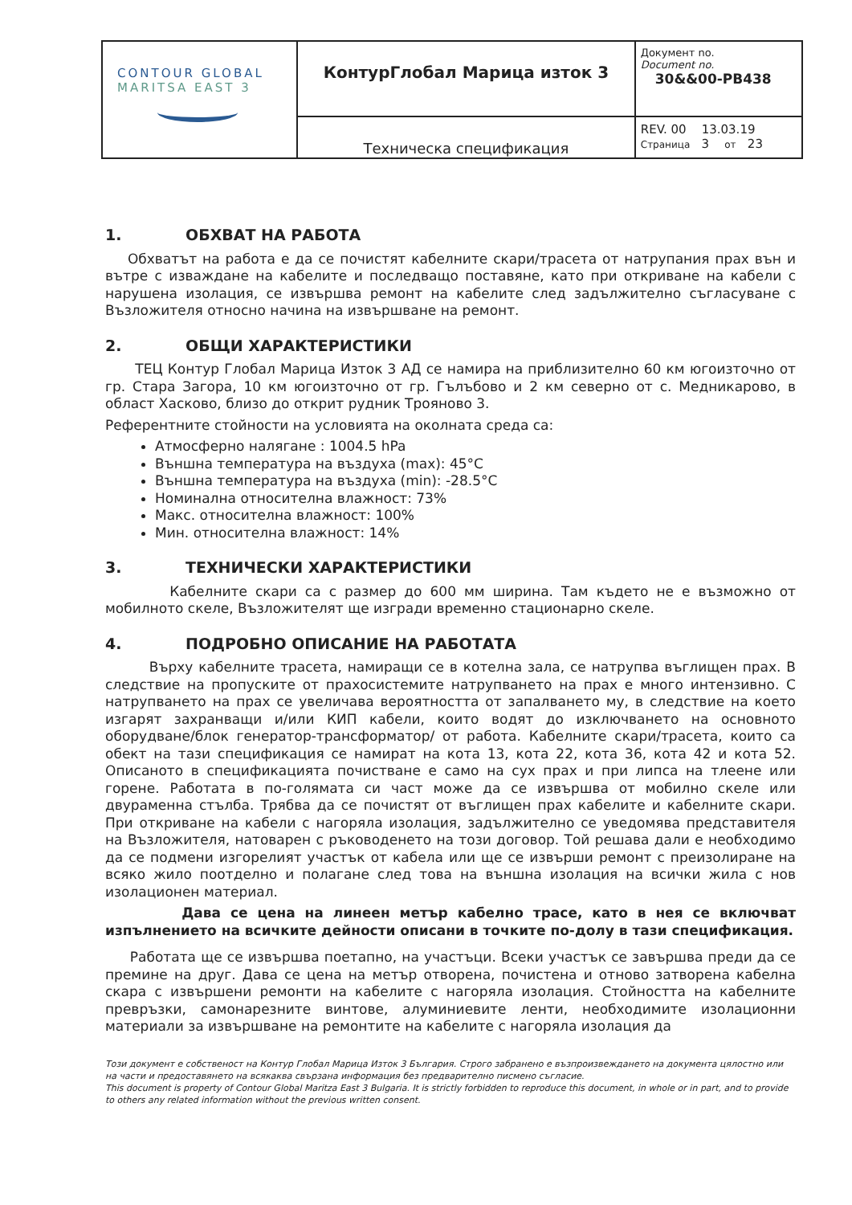| CONTOUR GLOBAL MARITSA EAST 3 | КонтурГлобал Марица изток 3 | Документ no. Document no. 30&&00-PB438 |
| | Техническа спецификация | REV. 00 13.03.19 Страница 3 от 23 |
1. ОБХВАТ НА РАБОТА
Обхватът на работа е да се почистят кабелните скари/трасета от натрупания прах вън и вътре с изваждане на кабелите и последващо поставяне, като при откриване на кабели с нарушена изолация, се извършва ремонт на кабелите след задължително съгласуване с Възложителя относно начина на извършване на ремонт.
2. ОБЩИ ХАРАКТЕРИСТИКИ
ТЕЦ Контур Глобал Марица Изток 3 АД се намира на приблизително 60 км югоизточно от гр. Стара Загора, 10 км югоизточно от гр. Гълъбово и 2 км северно от с. Медникарово, в област Хасково, близо до открит рудник Трояново 3.
Референтните стойности на условията на околната среда са:
Атмосферно налягане : 1004.5 hPa
Външна температура на въздуха (max): 45°C
Външна температура на въздуха (min): -28.5°C
Номинална относителна влажност: 73%
Макс. относителна влажност: 100%
Мин. относителна влажност: 14%
3. ТЕХНИЧЕСКИ ХАРАКТЕРИСТИКИ
Кабелните скари са с размер до 600 мм ширина. Там където не е възможно от мобилното скеле, Възложителят ще изгради временно стационарно скеле.
4. ПОДРОБНО ОПИСАНИЕ НА РАБОТАТА
Върху кабелните трасета, намиращи се в котелна зала, се натрупва въглищен прах. В следствие на пропуските от прахосистемите натрупването на прах е много интензивно. С натрупването на прах се увеличава вероятността от запалването му, в следствие на което изгарят захранващи и/или КИП кабели, които водят до изключването на основното оборудване/блок генератор-трансформатор/ от работа. Кабелните скари/трасета, които са обект на тази спецификация се намират на кота 13, кота 22, кота 36, кота 42 и кота 52. Описаното в спецификацията почистване е само на сух прах и при липса на тлеене или горене. Работата в по-голямата си част може да се извършва от мобилно скеле или двураменна стълба. Трябва да се почистят от въглищен прах кабелите и кабелните скари. При откриване на кабели с нагоряла изолация, задължително се уведомява представителя на Възложителя, натоварен с ръководенето на този договор. Той решава дали е необходимо да се подмени изгорелият участък от кабела или ще се извърши ремонт с преизолиране на всяко жило поотделно и полагане след това на външна изолация на всички жила с нов изолационен материал.
Дава се цена на линеен метър кабелно трасе, като в нея се включват изпълнението на всичките дейности описани в точките по-долу в тази спецификация.
Работата ще се извършва поетапно, на участъци. Всеки участък се завършва преди да се премине на друг. Дава се цена на метър отворена, почистена и отново затворена кабелна скара с извършени ремонти на кабелите с нагоряла изолация. Стойността на кабелните превръзки, самонарезните винтове, алуминиевите ленти, необходимите изолационни материали за извършване на ремонтите на кабелите с нагоряла изолация да
Този документ е собственост на Контур Глобал Марица Изток 3 България. Строго забранено е възпроизвеждането на документа цялостно или на части и предоставянето на всякаква свързана информация без предварително писмено съгласие.
This document is property of Contour Global Maritza East 3 Bulgaria. It is strictly forbidden to reproduce this document, in whole or in part, and to provide to others any related information without the previous written consent.